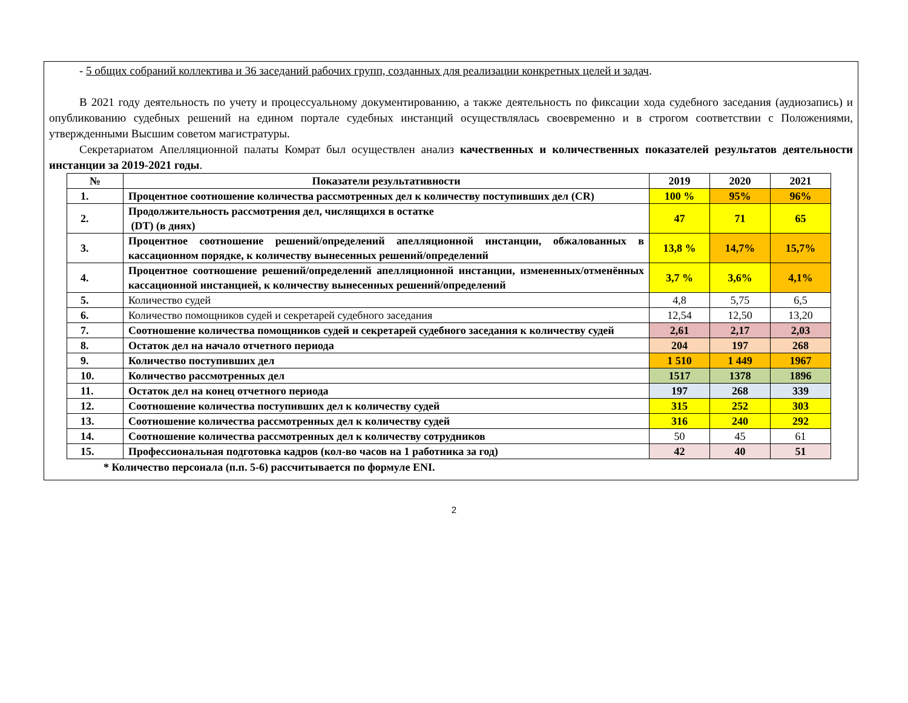- 5 общих собраний коллектива и 36 заседаний рабочих групп, созданных для реализации конкретных целей и задач.
В 2021 году деятельность по учету и процессуальному документированию, а также деятельность по фиксации хода судебного заседания (аудиозапись) и опубликованию судебных решений на едином портале судебных инстанций осуществлялась своевременно и в строгом соответствии с Положениями, утвержденными Высшим советом магистратуры.
Секретариатом Апелляционной палаты Комрат был осуществлен анализ качественных и количественных показателей результатов деятельности инстанции за 2019-2021 годы.
| № | Показатели результативности | 2019 | 2020 | 2021 |
| --- | --- | --- | --- | --- |
| 1. | Процентное соотношение количества рассмотренных дел к количеству поступивших дел (CR) | 100 % | 95% | 96% |
| 2. | Продолжительность рассмотрения дел, числящихся в остатке (DT) (в днях) | 47 | 71 | 65 |
| 3. | Процентное соотношение решений/определений апелляционной инстанции, обжалованных в кассационном порядке, к количеству вынесенных решений/определений | 13,8 % | 14,7% | 15,7% |
| 4. | Процентное соотношение решений/определений апелляционной инстанции, измененных/отменённых кассационной инстанцией, к количеству вынесенных решений/определений | 3,7 % | 3,6% | 4,1% |
| 5. | Количество судей | 4,8 | 5,75 | 6,5 |
| 6. | Количество помощников судей и секретарей судебного заседания | 12,54 | 12,50 | 13,20 |
| 7. | Соотношение количества помощников судей и секретарей судебного заседания к количеству судей | 2,61 | 2,17 | 2,03 |
| 8. | Остаток дел на начало отчетного периода | 204 | 197 | 268 |
| 9. | Количество поступивших дел | 1 510 | 1 449 | 1967 |
| 10. | Количество рассмотренных дел | 1517 | 1378 | 1896 |
| 11. | Остаток дел на конец отчетного периода | 197 | 268 | 339 |
| 12. | Соотношение количества поступивших дел к количеству судей | 315 | 252 | 303 |
| 13. | Соотношение количества рассмотренных дел к количеству судей | 316 | 240 | 292 |
| 14. | Соотношение количества рассмотренных дел к количеству сотрудников | 50 | 45 | 61 |
| 15. | Профессиональная подготовка кадров (кол-во часов на 1 работника за год) | 42 | 40 | 51 |
* Количество персонала (п.п. 5-6) рассчитывается по формуле ENI.
2